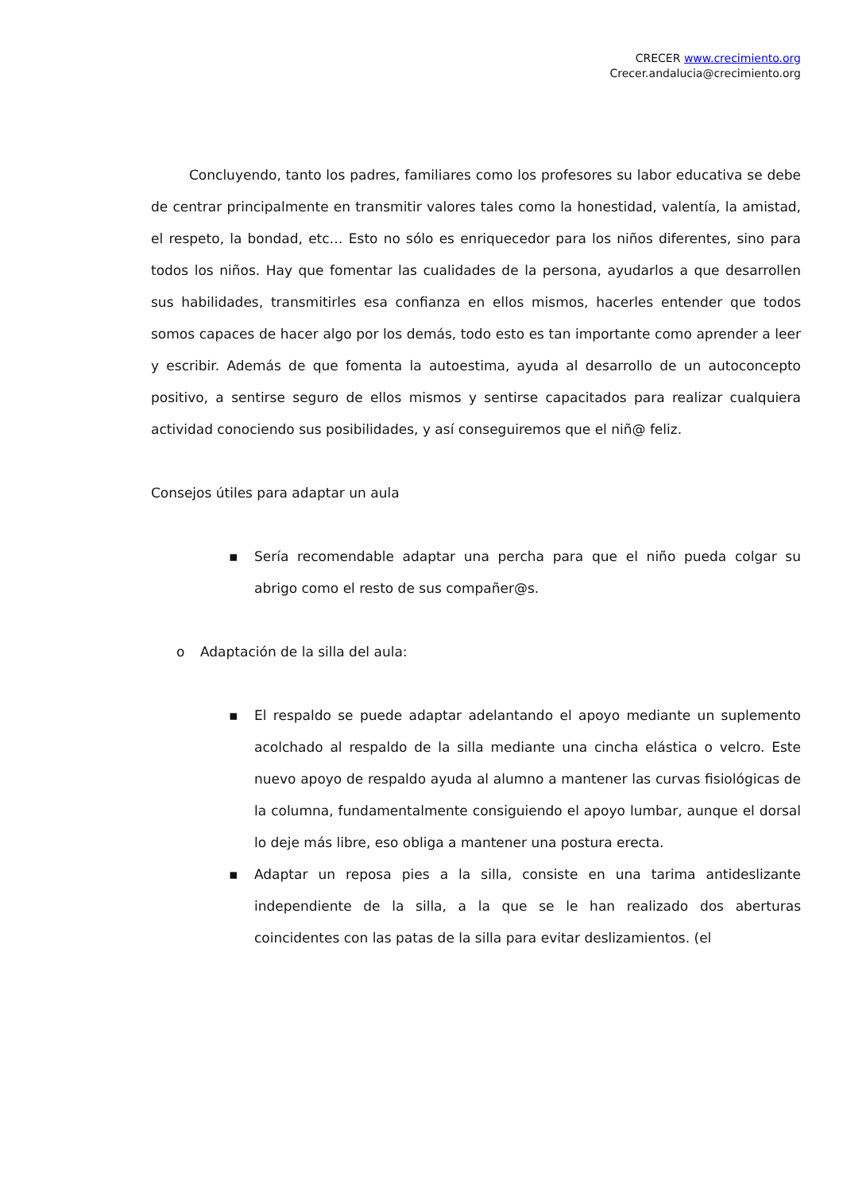CRECER www.crecimiento.org
Crecer.andalucia@crecimiento.org
Concluyendo, tanto los padres, familiares como los profesores su labor educativa se debe de centrar principalmente en transmitir valores tales como la honestidad, valentía, la amistad, el respeto, la bondad, etc… Esto no sólo es enriquecedor para los niños diferentes, sino para todos los niños. Hay que fomentar las cualidades de la persona, ayudarlos a que desarrollen sus habilidades, transmitirles esa confianza en ellos mismos, hacerles entender que todos somos capaces de hacer algo por los demás, todo esto es tan importante como aprender a leer y escribir. Además de que fomenta la autoestima, ayuda al desarrollo de un autoconcepto positivo, a sentirse seguro de ellos mismos y sentirse capacitados para realizar cualquiera actividad conociendo sus posibilidades, y así conseguiremos que el niñ@ feliz.
Consejos útiles para adaptar un aula
▪ Sería recomendable adaptar una percha para que el niño pueda colgar su abrigo como el resto de sus compañer@s.
o Adaptación de la silla del aula:
▪ El respaldo se puede adaptar adelantando el apoyo mediante un suplemento acolchado al respaldo de la silla mediante una cincha elástica o velcro. Este nuevo apoyo de respaldo ayuda al alumno a mantener las curvas fisiológicas de la columna, fundamentalmente consiguiendo el apoyo lumbar, aunque el dorsal lo deje más libre, eso obliga a mantener una postura erecta.
▪ Adaptar un reposa pies a la silla, consiste en una tarima antideslizante independiente de la silla, a la que se le han realizado dos aberturas coincidentes con las patas de la silla para evitar deslizamientos. (el